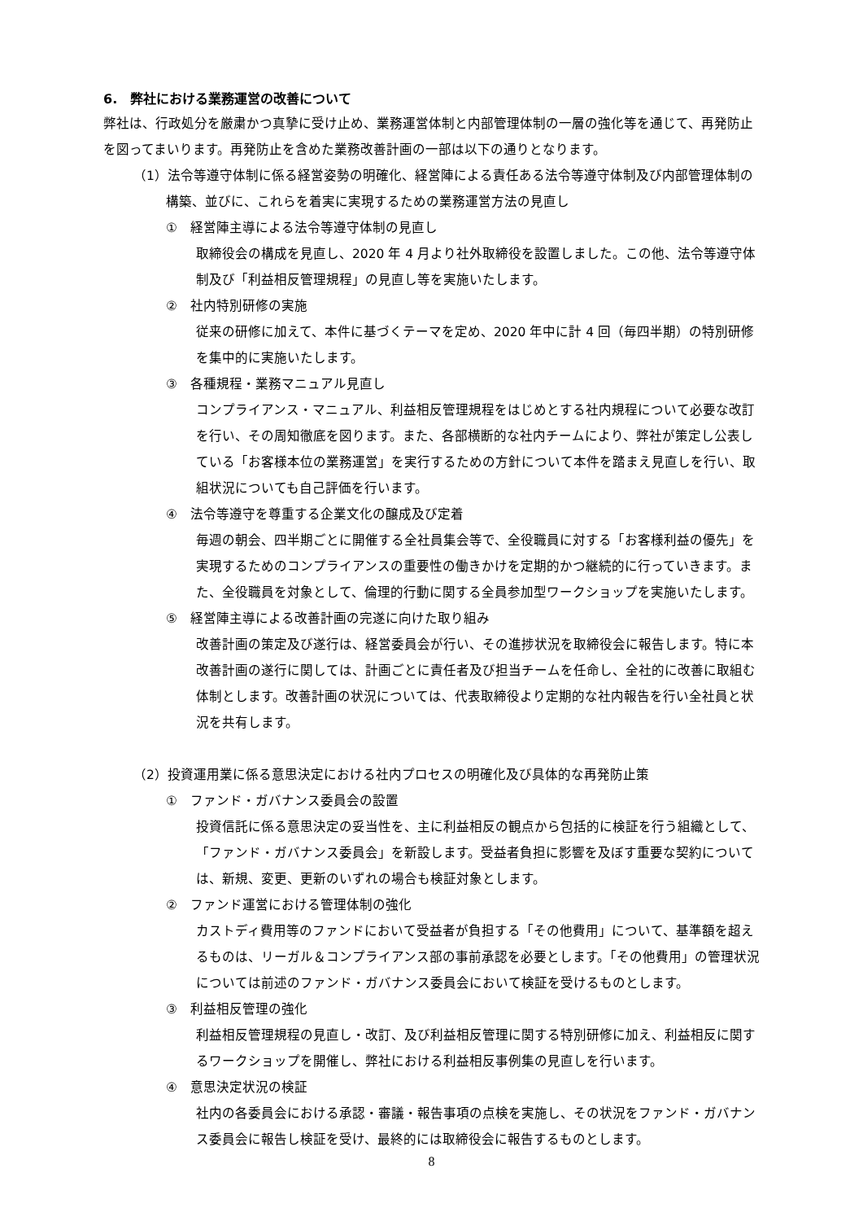6.　弊社における業務運営の改善について
弊社は、行政処分を厳粛かつ真摯に受け止め、業務運営体制と内部管理体制の一層の強化等を通じて、再発防止を図ってまいります。再発防止を含めた業務改善計画の一部は以下の通りとなります。
（1）法令等遵守体制に係る経営姿勢の明確化、経営陣による責任ある法令等遵守体制及び内部管理体制の構築、並びに、これらを着実に実現するための業務運営方法の見直し
①　経営陣主導による法令等遵守体制の見直し
取締役会の構成を見直し、2020 年 4 月より社外取締役を設置しました。この他、法令等遵守体制及び「利益相反管理規程」の見直し等を実施いたします。
②　社内特別研修の実施
従来の研修に加えて、本件に基づくテーマを定め、2020 年中に計 4 回（毎四半期）の特別研修を集中的に実施いたします。
③　各種規程・業務マニュアル見直し
コンプライアンス・マニュアル、利益相反管理規程をはじめとする社内規程について必要な改訂を行い、その周知徹底を図ります。また、各部横断的な社内チームにより、弊社が策定し公表している「お客様本位の業務運営」を実行するための方針について本件を踏まえ見直しを行い、取組状況についても自己評価を行います。
④　法令等遵守を尊重する企業文化の醸成及び定着
毎週の朝会、四半期ごとに開催する全社員集会等で、全役職員に対する「お客様利益の優先」を実現するためのコンプライアンスの重要性の働きかけを定期的かつ継続的に行っていきます。また、全役職員を対象として、倫理的行動に関する全員参加型ワークショップを実施いたします。
⑤　経営陣主導による改善計画の完遂に向けた取り組み
改善計画の策定及び遂行は、経営委員会が行い、その進捗状況を取締役会に報告します。特に本改善計画の遂行に関しては、計画ごとに責任者及び担当チームを任命し、全社的に改善に取組む体制とします。改善計画の状況については、代表取締役より定期的な社内報告を行い全社員と状況を共有します。
（2）投資運用業に係る意思決定における社内プロセスの明確化及び具体的な再発防止策
①　ファンド・ガバナンス委員会の設置
投資信託に係る意思決定の妥当性を、主に利益相反の観点から包括的に検証を行う組織として、「ファンド・ガバナンス委員会」を新設します。受益者負担に影響を及ぼす重要な契約については、新規、変更、更新のいずれの場合も検証対象とします。
②　ファンド運営における管理体制の強化
カストディ費用等のファンドにおいて受益者が負担する「その他費用」について、基準額を超えるものは、リーガル＆コンプライアンス部の事前承認を必要とします。「その他費用」の管理状況については前述のファンド・ガバナンス委員会において検証を受けるものとします。
③　利益相反管理の強化
利益相反管理規程の見直し・改訂、及び利益相反管理に関する特別研修に加え、利益相反に関するワークショップを開催し、弊社における利益相反事例集の見直しを行います。
④　意思決定状況の検証
社内の各委員会における承認・審議・報告事項の点検を実施し、その状況をファンド・ガバナンス委員会に報告し検証を受け、最終的には取締役会に報告するものとします。
8